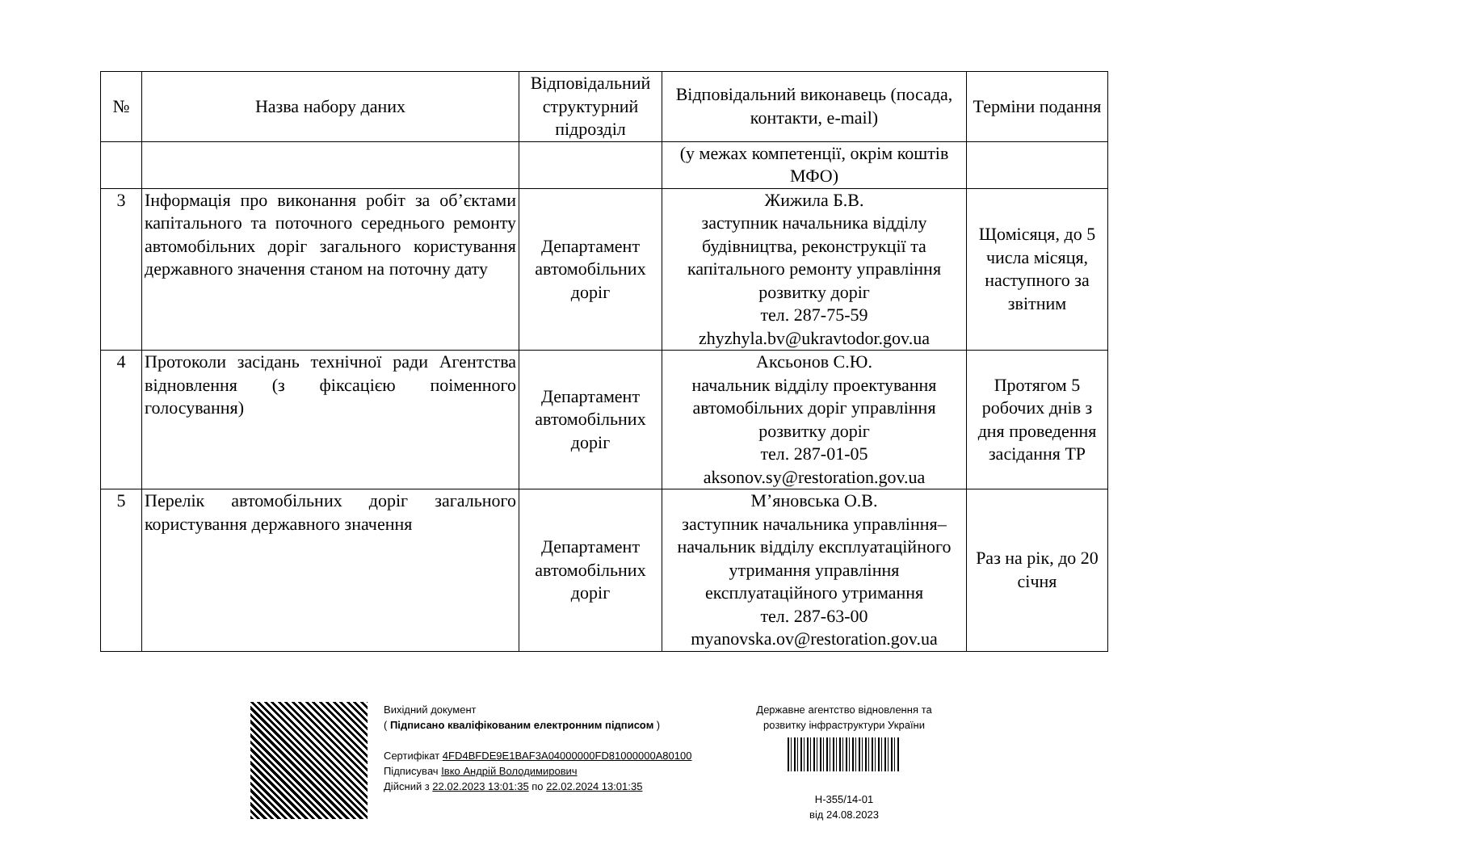| № | Назва набору даних | Відповідальний структурний підрозділ | Відповідальний виконавець (посада, контакти, e-mail) | Терміни подання |
| --- | --- | --- | --- | --- |
| | | | (у межах компетенції, окрім коштів МФО) | |
| 3 | Інформація про виконання робіт за об’єктами капітального та поточного середнього ремонту автомобільних доріг загального користування державного значення станом на поточну дату | Департамент автомобільних доріг | Жижила Б.В. заступник начальника відділу будівництва, реконструкції та капітального ремонту управління розвитку доріг тел. 287-75-59 zhyzhyla.bv@ukravtodor.gov.ua | Щомісяця, до 5 числа місяця, наступного за звітним |
| 4 | Протоколи засідань технічної ради Агентства відновлення (з фіксацією поіменного голосування) | Департамент автомобільних доріг | Аксьонов С.Ю. начальник відділу проектування автомобільних доріг управління розвитку доріг тел. 287-01-05 aksonov.sy@restoration.gov.ua | Протягом 5 робочих днів з дня проведення засідання ТР |
| 5 | Перелік автомобільних доріг загального користування державного значення | Департамент автомобільних доріг | М’яновська О.В. заступник начальника управління– начальник відділу експлуатаційного утримання управління експлуатаційного утримання тел. 287-63-00 myanovska.ov@restoration.gov.ua | Раз на рік, до 20 січня |
Вихідний документ
( Підписано кваліфікованим електронним підписом )
Сертифікат 4FD4BFDE9E1BAF3A04000000FD81000000A80100
Підписувач Івко Андрій Володимирович
Дійсний з 22.02.2023 13:01:35 по 22.02.2024 13:01:35
Державне агентство відновлення та розвитку інфраструктури України
Н-355/14-01
від 24.08.2023